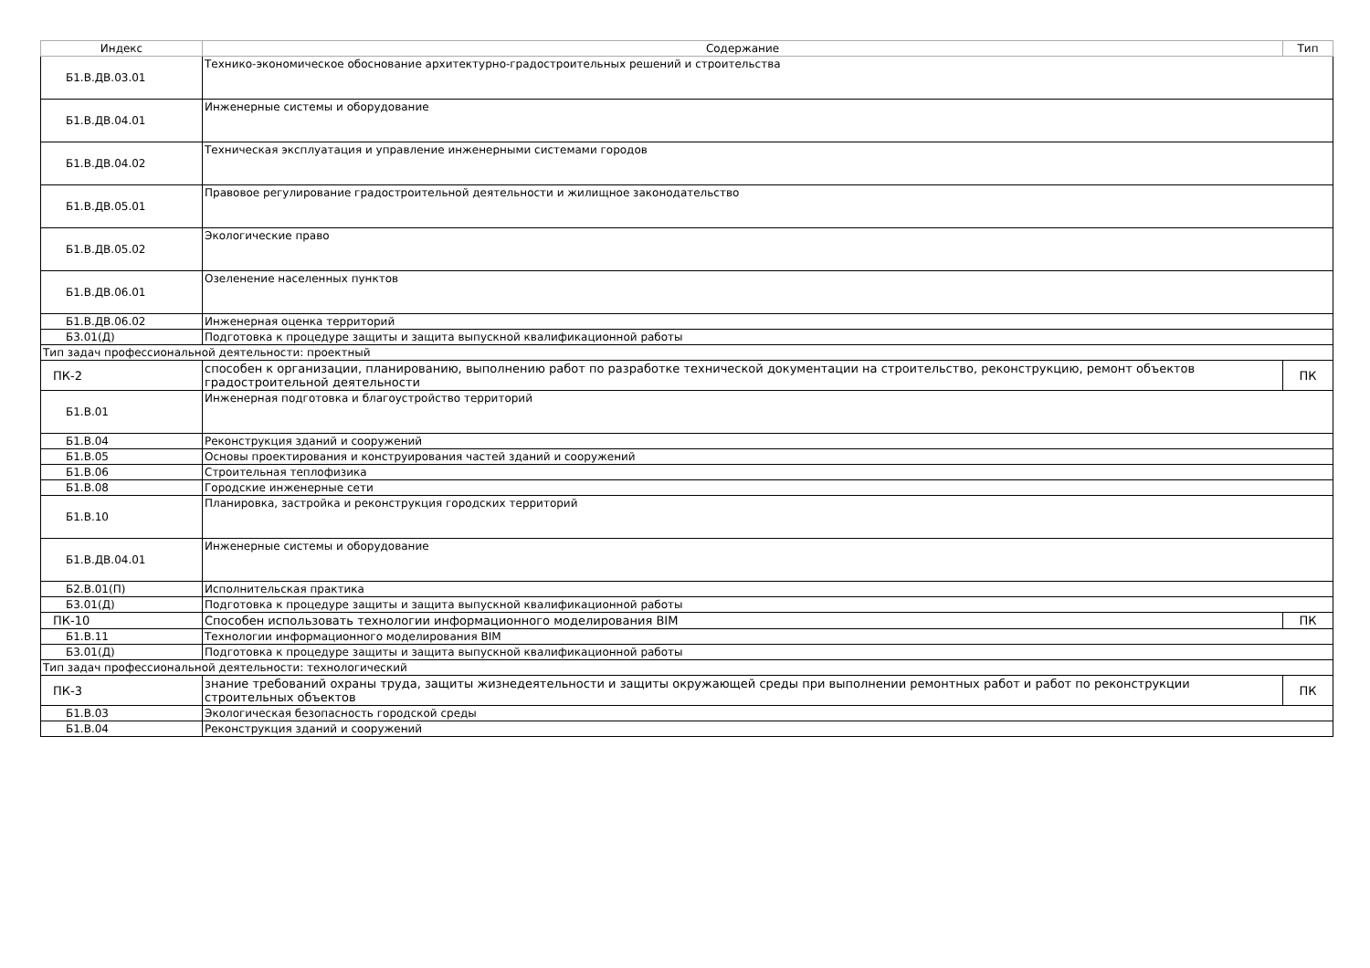| Индекс | Содержание | Тип |
| --- | --- | --- |
| Б1.В.ДВ.03.01 | Технико-экономическое обоснование архитектурно-градостроительных решений и строительства | |
| Б1.В.ДВ.04.01 | Инженерные системы и оборудование | |
| Б1.В.ДВ.04.02 | Техническая эксплуатация и управление инженерными системами городов | |
| Б1.В.ДВ.05.01 | Правовое регулирование градостроительной деятельности и жилищное законодательство | |
| Б1.В.ДВ.05.02 | Экологические право | |
| Б1.В.ДВ.06.01 | Озеленение населенных пунктов | |
| Б1.В.ДВ.06.02 | Инженерная оценка территорий | |
| Б3.01(Д) | Подготовка к процедуре защиты и защита выпускной квалификационной работы | |
| Тип задач профессиональной деятельности: проектный | | |
| ПК-2 | способен к организации, планированию, выполнению работ по разработке технической документации на строительство, реконструкцию, ремонт объектов градостроительной деятельности | ПК |
| Б1.В.01 | Инженерная подготовка и благоустройство территорий | |
| Б1.В.04 | Реконструкция зданий и сооружений | |
| Б1.В.05 | Основы проектирования и конструирования частей зданий и сооружений | |
| Б1.В.06 | Строительная теплофизика | |
| Б1.В.08 | Городские инженерные сети | |
| Б1.В.10 | Планировка, застройка и реконструкция городских территорий | |
| Б1.В.ДВ.04.01 | Инженерные системы и оборудование | |
| Б2.В.01(П) | Исполнительская практика | |
| Б3.01(Д) | Подготовка к процедуре защиты и защита выпускной квалификационной работы | |
| ПК-10 | Способен использовать технологии информационного моделирования BIM | ПК |
| Б1.В.11 | Технологии информационного моделирования BIM | |
| Б3.01(Д) | Подготовка к процедуре защиты и защита выпускной квалификационной работы | |
| Тип задач профессиональной деятельности: технологический | | |
| ПК-3 | знание требований охраны труда, защиты жизнедеятельности и защиты окружающей среды при выполнении ремонтных работ и работ по реконструкции строительных объектов | ПК |
| Б1.В.03 | Экологическая безопасность городской среды | |
| Б1.В.04 | Реконструкция зданий и сооружений | |